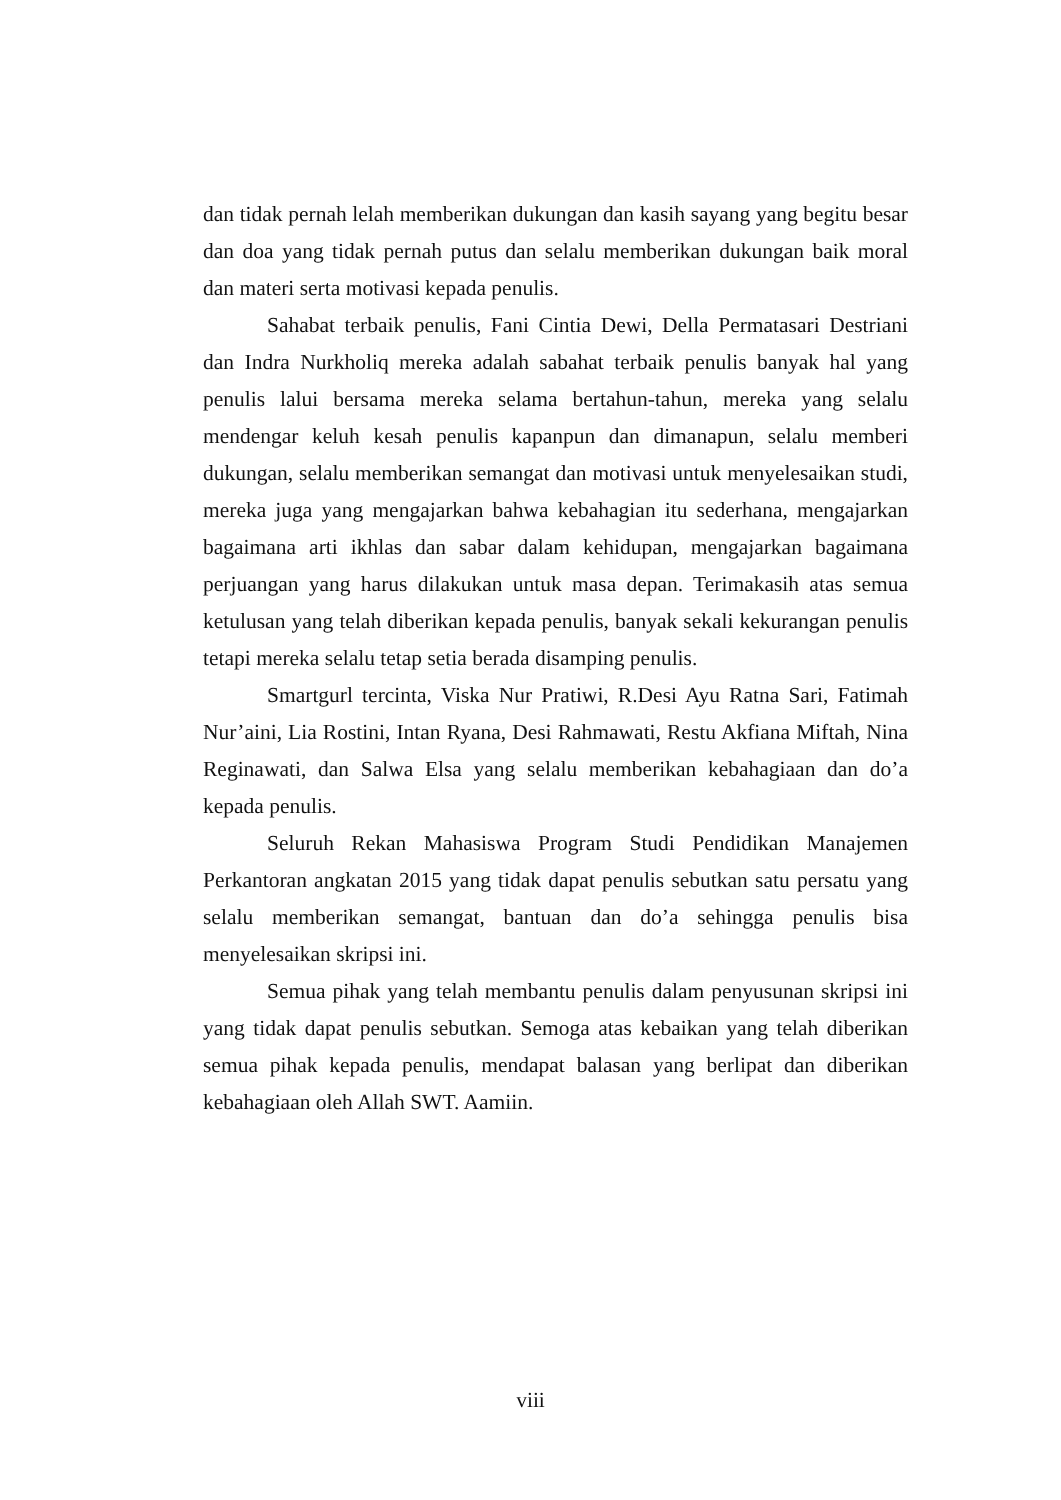dan tidak pernah lelah memberikan dukungan dan kasih sayang yang begitu besar dan doa yang tidak pernah putus dan selalu memberikan dukungan baik moral dan materi serta motivasi kepada penulis.
Sahabat terbaik penulis, Fani Cintia Dewi, Della Permatasari Destriani dan Indra Nurkholiq mereka adalah sabahat terbaik penulis banyak hal yang penulis lalui bersama mereka selama bertahun-tahun, mereka yang selalu mendengar keluh kesah penulis kapanpun dan dimanapun, selalu memberi dukungan, selalu memberikan semangat dan motivasi untuk menyelesaikan studi, mereka juga yang mengajarkan bahwa kebahagian itu sederhana, mengajarkan bagaimana arti ikhlas dan sabar dalam kehidupan, mengajarkan bagaimana perjuangan yang harus dilakukan untuk masa depan. Terimakasih atas semua ketulusan yang telah diberikan kepada penulis, banyak sekali kekurangan penulis tetapi mereka selalu tetap setia berada disamping penulis.
Smartgurl tercinta, Viska Nur Pratiwi, R.Desi Ayu Ratna Sari, Fatimah Nur’aini, Lia Rostini, Intan Ryana, Desi Rahmawati, Restu Akfiana Miftah, Nina Reginawati, dan Salwa Elsa yang selalu memberikan kebahagiaan dan do’a kepada penulis.
Seluruh Rekan Mahasiswa Program Studi Pendidikan Manajemen Perkantoran angkatan 2015 yang tidak dapat penulis sebutkan satu persatu yang selalu memberikan semangat, bantuan dan do’a sehingga penulis bisa menyelesaikan skripsi ini.
Semua pihak yang telah membantu penulis dalam penyusunan skripsi ini yang tidak dapat penulis sebutkan. Semoga atas kebaikan yang telah diberikan semua pihak kepada penulis, mendapat balasan yang berlipat dan diberikan kebahagiaan oleh Allah SWT. Aamiin.
viii